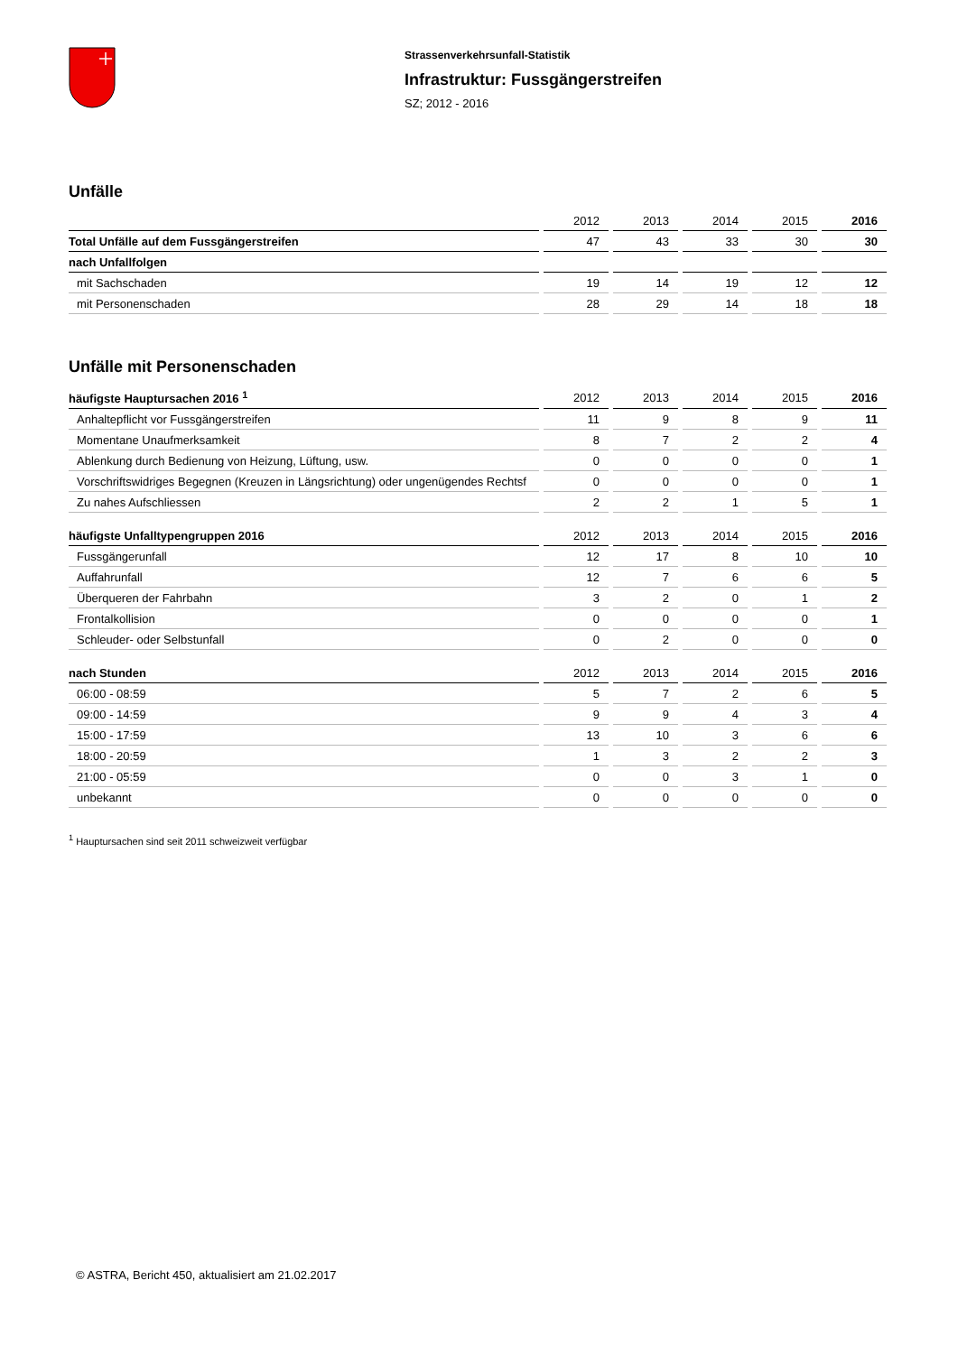Strassenverkehrsunfall-Statistik
Infrastruktur: Fussgängerstreifen
SZ; 2012 - 2016
Unfälle
| | 2012 | 2013 | 2014 | 2015 | 2016 |
| --- | --- | --- | --- | --- | --- |
| Total Unfälle auf dem Fussgängerstreifen | 47 | 43 | 33 | 30 | 30 |
| nach Unfallfolgen | | | | | |
| mit Sachschaden | 19 | 14 | 19 | 12 | 12 |
| mit Personenschaden | 28 | 29 | 14 | 18 | 18 |
Unfälle mit Personenschaden
| häufigste Hauptursachen 2016 <sup>1</sup> | 2012 | 2013 | 2014 | 2015 | 2016 |
| --- | --- | --- | --- | --- | --- |
| Anhaltepflicht vor Fussgängerstreifen | 11 | 9 | 8 | 9 | 11 |
| Momentane Unaufmerksamkeit | 8 | 7 | 2 | 2 | 4 |
| Ablenkung durch Bedienung von Heizung, Lüftung, usw. | 0 | 0 | 0 | 0 | 1 |
| Vorschriftswidriges Begegnen (Kreuzen in Längsrichtung) oder ungenügendes Rechtsf | 0 | 0 | 0 | 0 | 1 |
| Zu nahes Aufschliessen | 2 | 2 | 1 | 5 | 1 |
| häufigste Unfalltypengruppen 2016 | 2012 | 2013 | 2014 | 2015 | 2016 |
| Fussgängerunfall | 12 | 17 | 8 | 10 | 10 |
| Auffahrunfall | 12 | 7 | 6 | 6 | 5 |
| Überqueren der Fahrbahn | 3 | 2 | 0 | 1 | 2 |
| Frontalkollision | 0 | 0 | 0 | 0 | 1 |
| Schleuder- oder Selbstunfall | 0 | 2 | 0 | 0 | 0 |
| nach Stunden | 2012 | 2013 | 2014 | 2015 | 2016 |
| 06:00 - 08:59 | 5 | 7 | 2 | 6 | 5 |
| 09:00 - 14:59 | 9 | 9 | 4 | 3 | 4 |
| 15:00 - 17:59 | 13 | 10 | 3 | 6 | 6 |
| 18:00 - 20:59 | 1 | 3 | 2 | 2 | 3 |
| 21:00 - 05:59 | 0 | 0 | 3 | 1 | 0 |
| unbekannt | 0 | 0 | 0 | 0 | 0 |
<sup>1</sup> Hauptursachen sind seit 2011 schweizweit verfügbar
© ASTRA, Bericht 450, aktualisiert am 21.02.2017